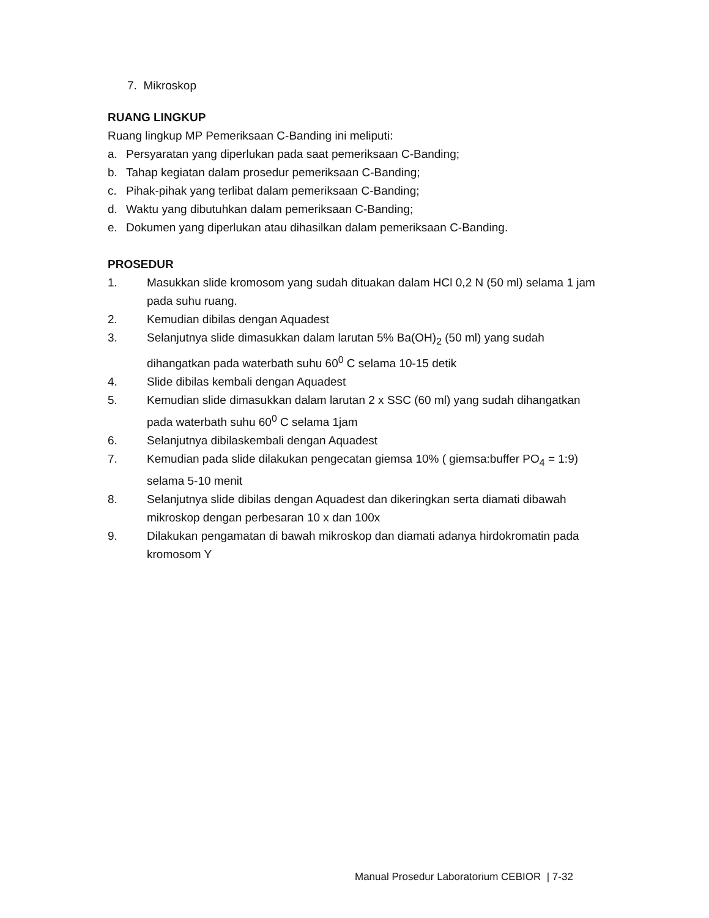7. Mikroskop
RUANG LINGKUP
Ruang lingkup MP Pemeriksaan C-Banding ini meliputi:
a. Persyaratan yang diperlukan pada saat pemeriksaan C-Banding;
b. Tahap kegiatan dalam prosedur pemeriksaan C-Banding;
c. Pihak-pihak yang terlibat dalam pemeriksaan C-Banding;
d. Waktu yang dibutuhkan dalam pemeriksaan C-Banding;
e. Dokumen yang diperlukan atau dihasilkan dalam pemeriksaan C-Banding.
PROSEDUR
1. Masukkan slide kromosom yang sudah dituakan dalam HCl 0,2 N (50 ml) selama 1 jam pada suhu ruang.
2. Kemudian dibilas dengan Aquadest
3. Selanjutnya slide dimasukkan dalam larutan 5% Ba(OH)<sub>2</sub> (50 ml) yang sudah dihangatkan pada waterbath suhu 60<sup>0</sup> C selama 10-15 detik
4. Slide dibilas kembali dengan Aquadest
5. Kemudian slide dimasukkan dalam larutan 2 x SSC (60 ml) yang sudah dihangatkan pada waterbath suhu 60<sup>0</sup> C selama 1jam
6. Selanjutnya dibilaskembali dengan Aquadest
7. Kemudian pada slide dilakukan pengecatan giemsa 10% ( giemsa:buffer PO<sub>4</sub> = 1:9) selama 5-10 menit
8. Selanjutnya slide dibilas dengan Aquadest dan dikeringkan serta diamati dibawah mikroskop dengan perbesaran 10 x dan 100x
9. Dilakukan pengamatan di bawah mikroskop dan diamati adanya hirdokromatin pada kromosom Y
Manual Prosedur Laboratorium CEBIOR | 7-32